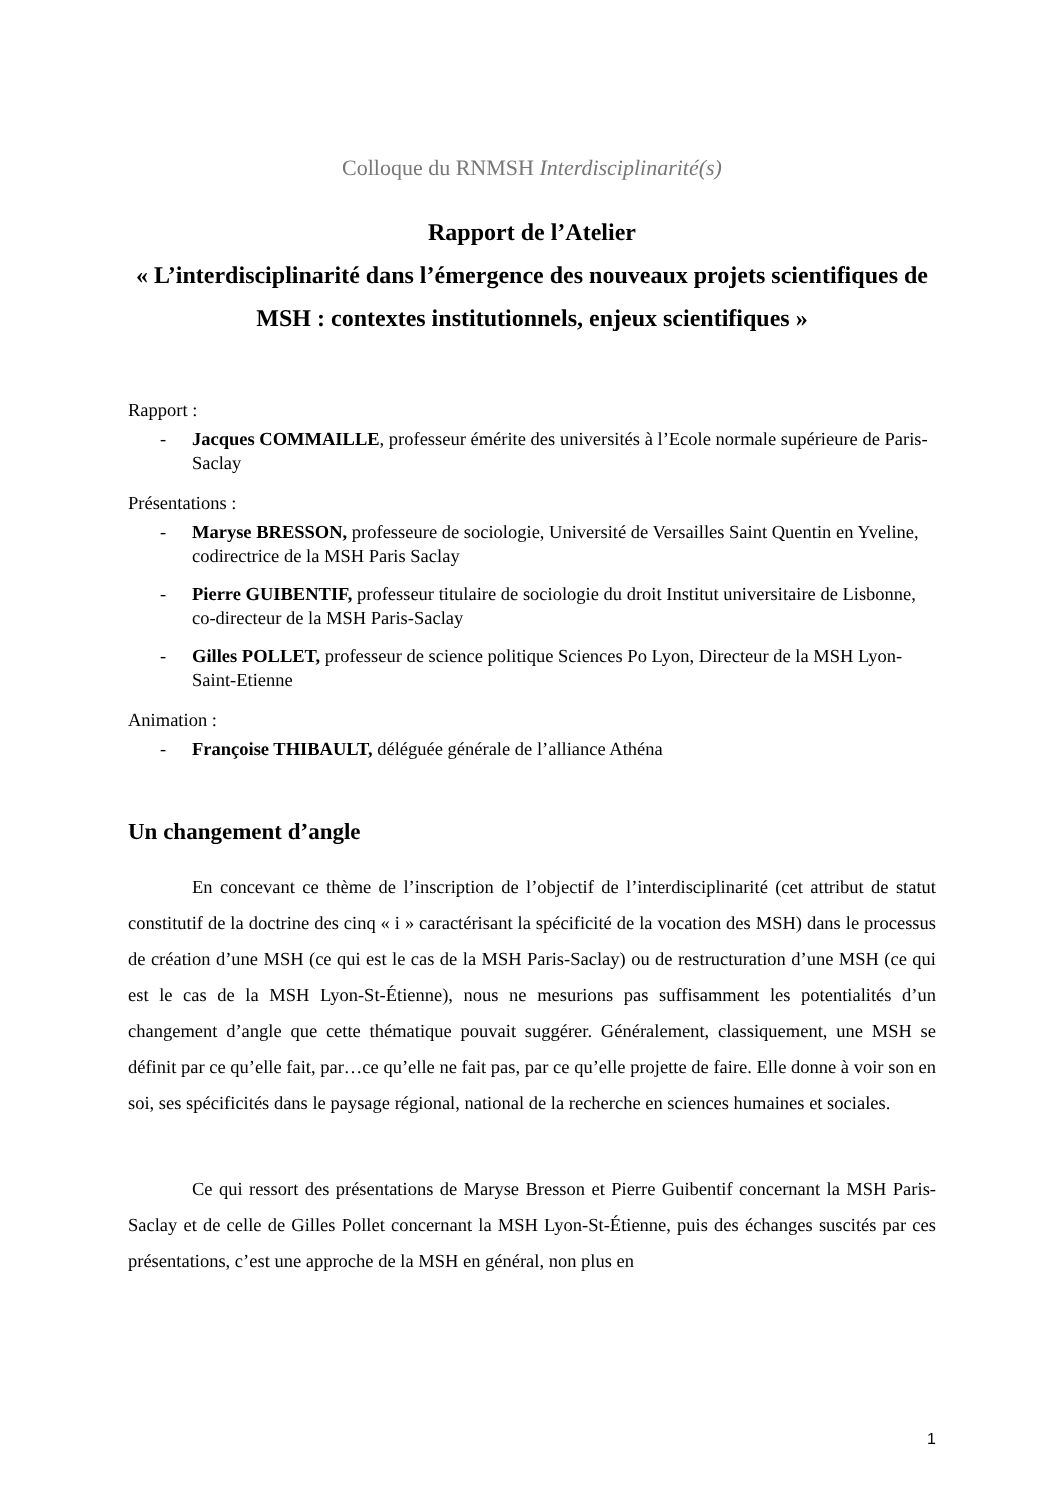Colloque du RNMSH Interdisciplinarité(s)
Rapport de l’Atelier
« L’interdisciplinarité dans l’émergence des nouveaux projets scientifiques de MSH : contextes institutionnels, enjeux scientifiques »
Rapport :
- Jacques COMMAILLE, professeur émérite des universités à l’Ecole normale supérieure de Paris-Saclay
Présentations :
- Maryse BRESSON, professeure de sociologie, Université de Versailles Saint Quentin en Yveline, codirectrice de la MSH Paris Saclay
- Pierre GUIBENTIF, professeur titulaire de sociologie du droit Institut universitaire de Lisbonne, co-directeur de la MSH Paris-Saclay
- Gilles POLLET, professeur de science politique Sciences Po Lyon, Directeur de la MSH Lyon-Saint-Etienne
Animation :
- Françoise THIBAULT, déléguée générale de l’alliance Athéna
Un changement d’angle
En concevant ce thème de l’inscription de l’objectif de l’interdisciplinarité (cet attribut de statut constitutif de la doctrine des cinq « i » caractérisant la spécificité de la vocation des MSH) dans le processus de création d’une MSH (ce qui est le cas de la MSH Paris-Saclay) ou de restructuration d’une MSH (ce qui est le cas de la MSH Lyon-St-Étienne), nous ne mesurions pas suffisamment les potentialités d’un changement d’angle que cette thématique pouvait suggérer. Généralement, classiquement, une MSH se définit par ce qu’elle fait, par…ce qu’elle ne fait pas, par ce qu’elle projette de faire. Elle donne à voir son en soi, ses spécificités dans le paysage régional, national de la recherche en sciences humaines et sociales.
Ce qui ressort des présentations de Maryse Bresson et Pierre Guibentif concernant la MSH Paris-Saclay et de celle de Gilles Pollet concernant la MSH Lyon-St-Étienne, puis des échanges suscités par ces présentations, c’est une approche de la MSH en général, non plus en
1